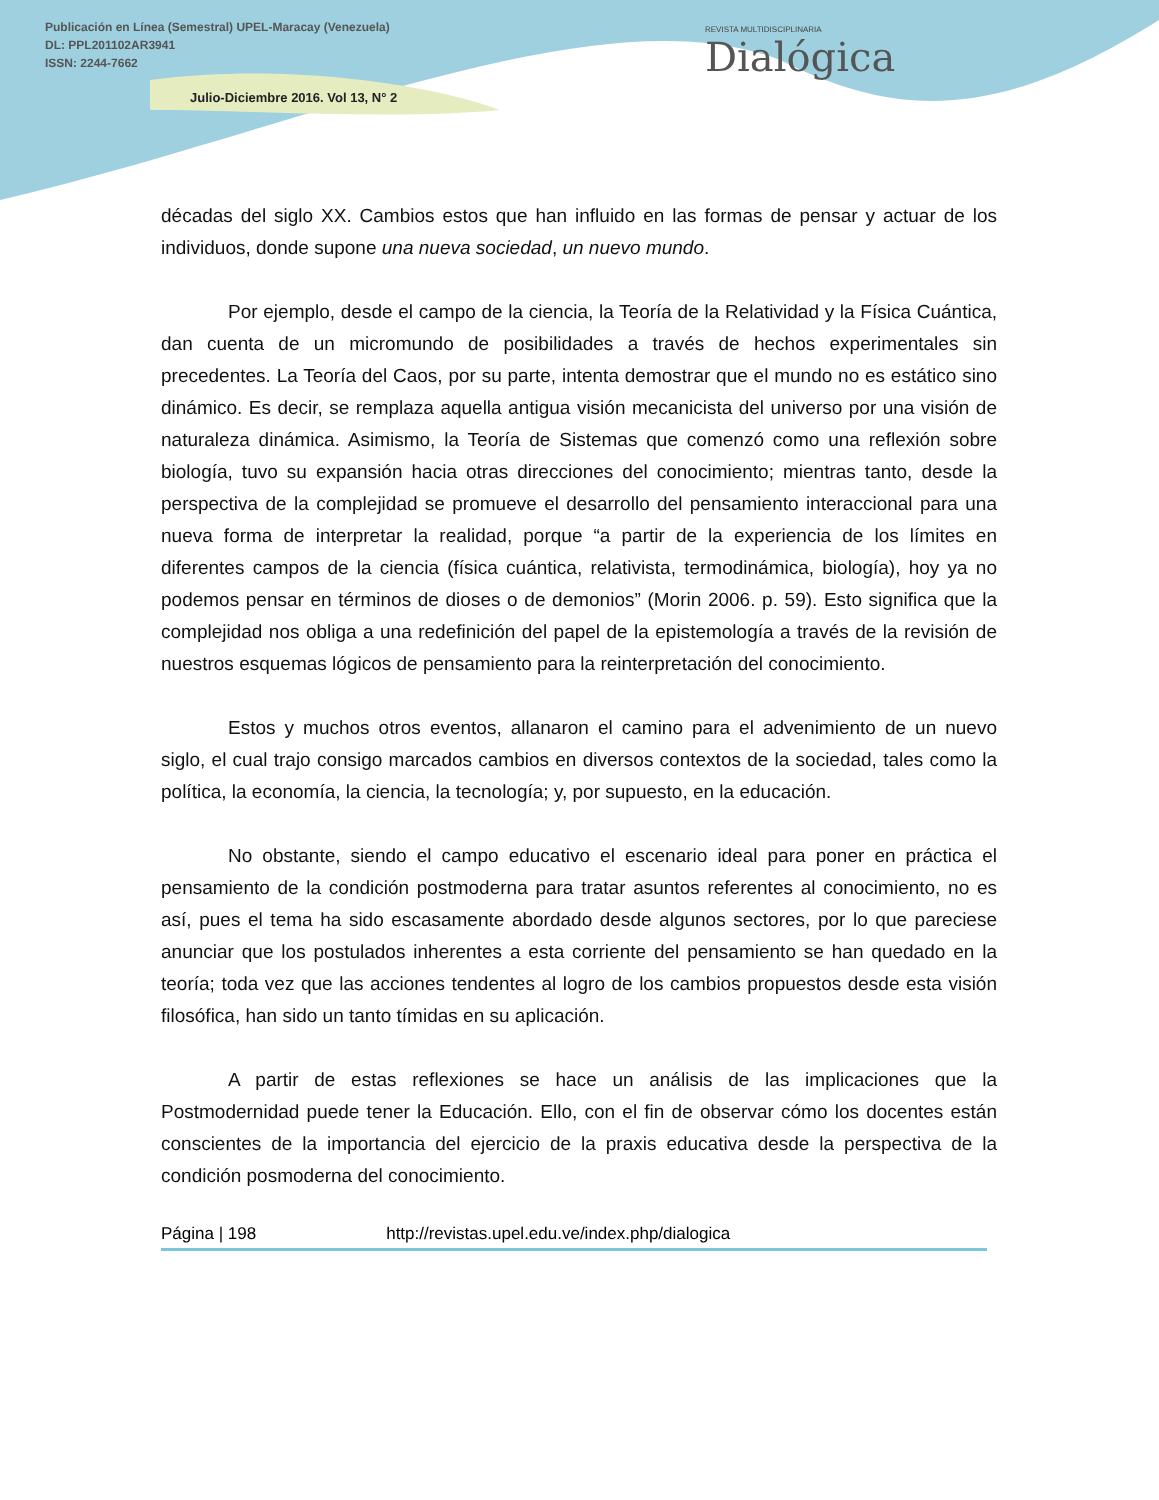Publicación en Línea (Semestral) UPEL-Maracay (Venezuela)
DL: PPL201102AR3941
ISSN: 2244-7662
Julio-Diciembre 2016. Vol 13, N° 2
REVISTA MULTIDISCIPLINARIA
Dialógica
décadas del siglo XX. Cambios estos que han influido en las formas de pensar y actuar de los individuos, donde supone una nueva sociedad, un nuevo mundo.
Por ejemplo, desde el campo de la ciencia, la Teoría de la Relatividad y la Física Cuántica, dan cuenta de un micromundo de posibilidades a través de hechos experimentales sin precedentes. La Teoría del Caos, por su parte, intenta demostrar que el mundo no es estático sino dinámico. Es decir, se remplaza aquella antigua visión mecanicista del universo por una visión de naturaleza dinámica. Asimismo, la Teoría de Sistemas que comenzó como una reflexión sobre biología, tuvo su expansión hacia otras direcciones del conocimiento; mientras tanto, desde la perspectiva de la complejidad se promueve el desarrollo del pensamiento interaccional para una nueva forma de interpretar la realidad, porque “a partir de la experiencia de los límites en diferentes campos de la ciencia (física cuántica, relativista, termodinámica, biología), hoy ya no podemos pensar en términos de dioses o de demonios” (Morin 2006. p. 59). Esto significa que la complejidad nos obliga a una redefinición del papel de la epistemología a través de la revisión de nuestros esquemas lógicos de pensamiento para la reinterpretación del conocimiento.
Estos y muchos otros eventos, allanaron el camino para el advenimiento de un nuevo siglo, el cual trajo consigo marcados cambios en diversos contextos de la sociedad, tales como la política, la economía, la ciencia, la tecnología; y, por supuesto, en la educación.
No obstante, siendo el campo educativo el escenario ideal para poner en práctica el pensamiento de la condición postmoderna para tratar asuntos referentes al conocimiento, no es así, pues el tema ha sido escasamente abordado desde algunos sectores, por lo que pareciese anunciar que los postulados inherentes a esta corriente del pensamiento se han quedado en la teoría; toda vez que las acciones tendentes al logro de los cambios propuestos desde esta visión filosófica, han sido un tanto tímidas en su aplicación.
A partir de estas reflexiones se hace un análisis de las implicaciones que la Postmodernidad puede tener la Educación. Ello, con el fin de observar cómo los docentes están conscientes de la importancia del ejercicio de la praxis educativa desde la perspectiva de la condición posmoderna del conocimiento.
Página | 198 http://revistas.upel.edu.ve/index.php/dialogica